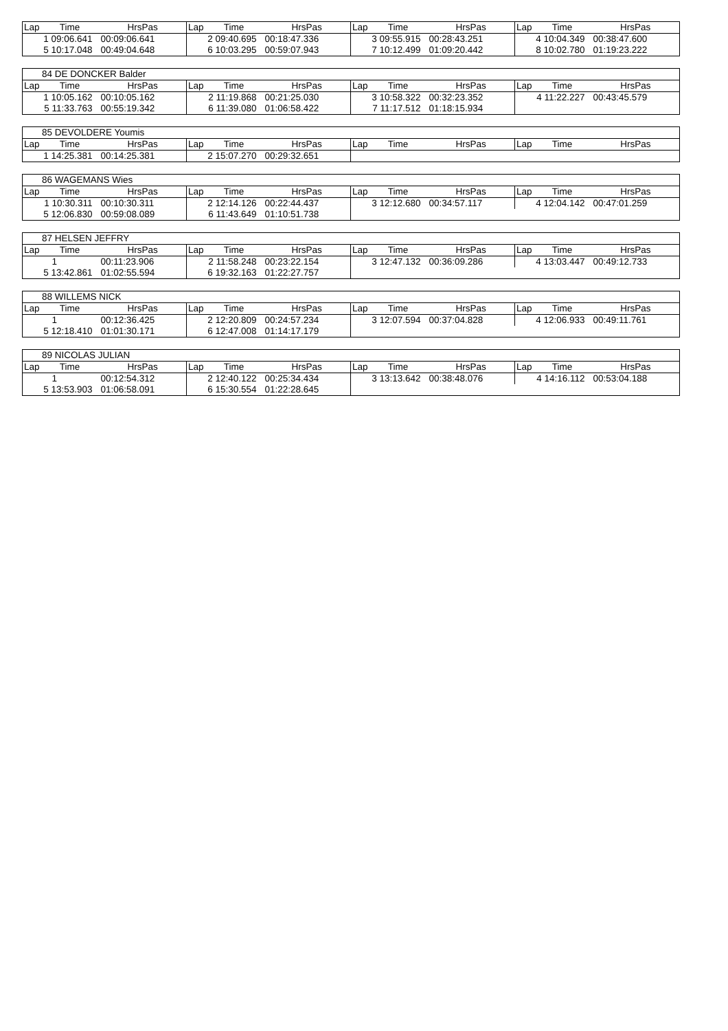| Lap | Time | HrsPas | Lap | Time | HrsPas | Lap | Time | HrsPas | Lap | Time | HrsPas |
| --- | --- | --- | --- | --- | --- | --- | --- | --- | --- | --- | --- |
| | 1 09:06.641 | 00:09:06.641 | | 2 09:40.695 | 00:18:47.336 | | 3 09:55.915 | 00:28:43.251 | | 4 10:04.349 | 00:38:47.600 |
| | 5 10:17.048 | 00:49:04.648 | | 6 10:03.295 | 00:59:07.943 | | 7 10:12.499 | 01:09:20.442 | | 8 10:02.780 | 01:19:23.222 |
| 84 DE DONCKER Balder | | | | | | | | | | | |
| Lap | Time | HrsPas | Lap | Time | HrsPas | Lap | Time | HrsPas | Lap | Time | HrsPas |
| | 1 10:05.162 | 00:10:05.162 | | 2 11:19.868 | 00:21:25.030 | | 3 10:58.322 | 00:32:23.352 | | 4 11:22.227 | 00:43:45.579 |
| | 5 11:33.763 | 00:55:19.342 | | 6 11:39.080 | 01:06:58.422 | | 7 11:17.512 | 01:18:15.934 | | | |
| 85 DEVOLDERE Youmis | | | | | | | | | | | |
| Lap | Time | HrsPas | Lap | Time | HrsPas | Lap | Time | HrsPas | Lap | Time | HrsPas |
| | 1 14:25.381 | 00:14:25.381 | | 2 15:07.270 | 00:29:32.651 | | | | | | |
| 86 WAGEMANS Wies | | | | | | | | | | | |
| Lap | Time | HrsPas | Lap | Time | HrsPas | Lap | Time | HrsPas | Lap | Time | HrsPas |
| | 1 10:30.311 | 00:10:30.311 | | 2 12:14.126 | 00:22:44.437 | | 3 12:12.680 | 00:34:57.117 | | 4 12:04.142 | 00:47:01.259 |
| | 5 12:06.830 | 00:59:08.089 | | 6 11:43.649 | 01:10:51.738 | | | | | | |
| 87 HELSEN JEFFRY | | | | | | | | | | | |
| Lap | Time | HrsPas | Lap | Time | HrsPas | Lap | Time | HrsPas | Lap | Time | HrsPas |
| | 1 | 00:11:23.906 | | 2 11:58.248 | 00:23:22.154 | | 3 12:47.132 | 00:36:09.286 | | 4 13:03.447 | 00:49:12.733 |
| | 5 13:42.861 | 01:02:55.594 | | 6 19:32.163 | 01:22:27.757 | | | | | | |
| 88 WILLEMS NICK | | | | | | | | | | | |
| Lap | Time | HrsPas | Lap | Time | HrsPas | Lap | Time | HrsPas | Lap | Time | HrsPas |
| | 1 | 00:12:36.425 | | 2 12:20.809 | 00:24:57.234 | | 3 12:07.594 | 00:37:04.828 | | 4 12:06.933 | 00:49:11.761 |
| | 5 12:18.410 | 01:01:30.171 | | 6 12:47.008 | 01:14:17.179 | | | | | | |
| 89 NICOLAS JULIAN | | | | | | | | | | | |
| Lap | Time | HrsPas | Lap | Time | HrsPas | Lap | Time | HrsPas | Lap | Time | HrsPas |
| | 1 | 00:12:54.312 | | 2 12:40.122 | 00:25:34.434 | | 3 13:13.642 | 00:38:48.076 | | 4 14:16.112 | 00:53:04.188 |
| | 5 13:53.903 | 01:06:58.091 | | 6 15:30.554 | 01:22:28.645 | | | | | | |